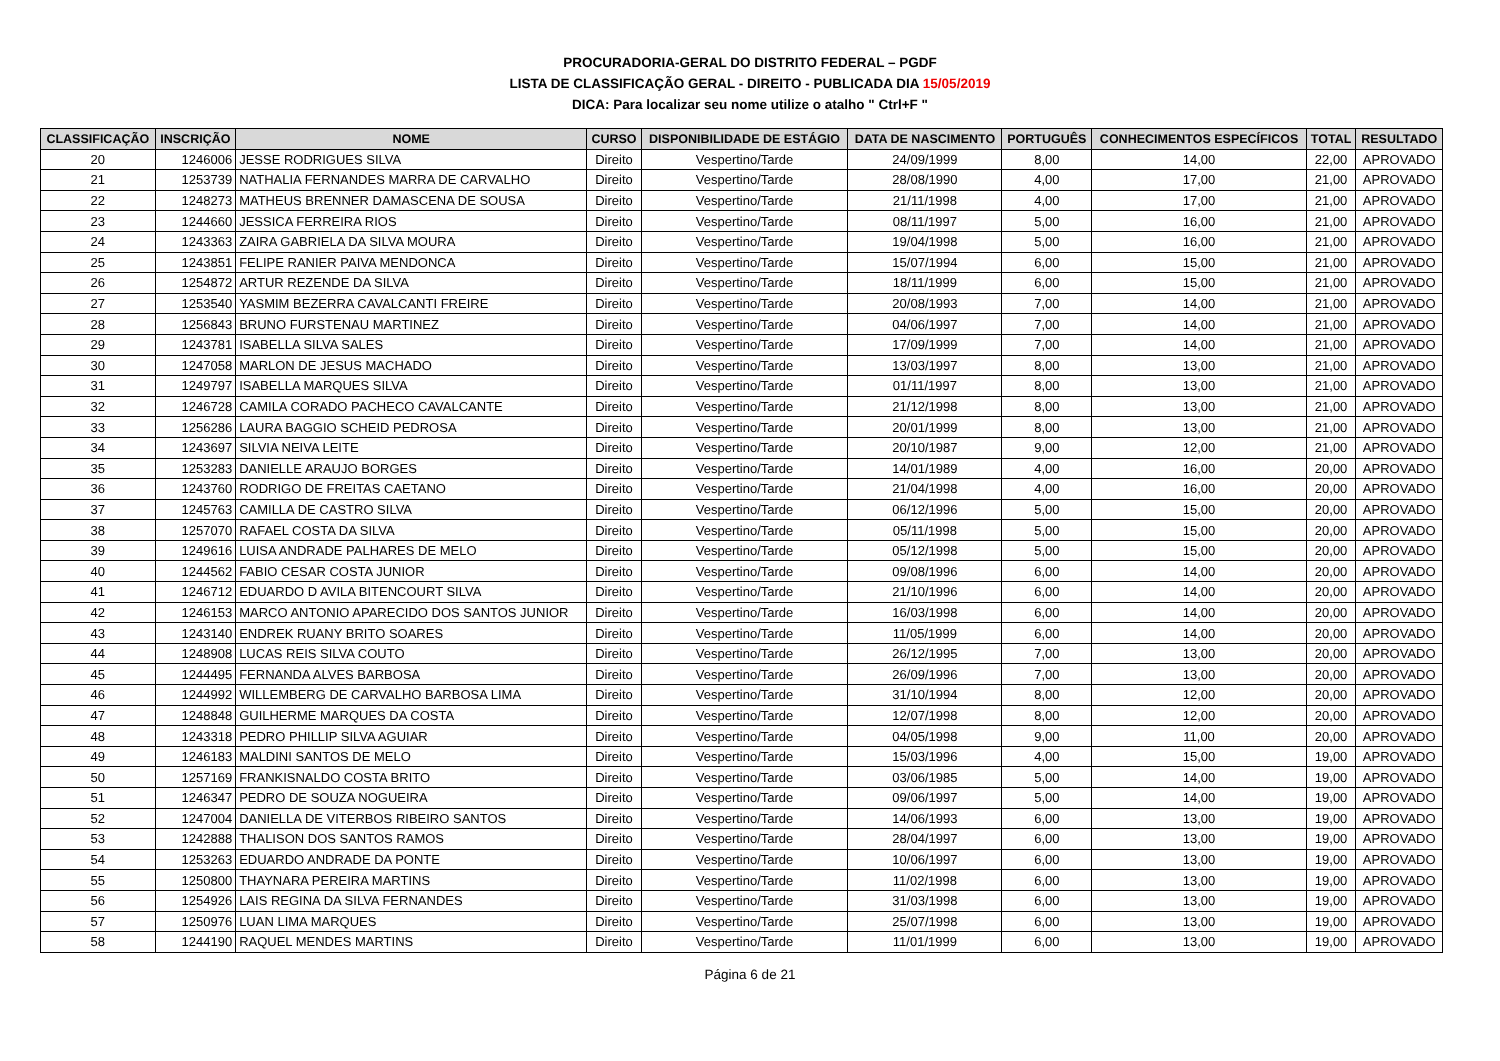PROCURADORIA-GERAL DO DISTRITO FEDERAL – PGDF
LISTA DE CLASSIFICAÇÃO GERAL - DIREITO - PUBLICADA DIA 15/05/2019
DICA: Para localizar seu nome utilize o atalho " Ctrl+F "
| CLASSIFICAÇÃO | INSCRIÇÃO | NOME | CURSO | DISPONIBILIDADE DE ESTÁGIO | DATA DE NASCIMENTO | PORTUGUÊS | CONHECIMENTOS ESPECÍFICOS | TOTAL | RESULTADO |
| --- | --- | --- | --- | --- | --- | --- | --- | --- | --- |
| 20 | 1246006 | JESSE RODRIGUES SILVA | Direito | Vespertino/Tarde | 24/09/1999 | 8,00 | 14,00 | 22,00 | APROVADO |
| 21 | 1253739 | NATHALIA FERNANDES MARRA DE CARVALHO | Direito | Vespertino/Tarde | 28/08/1990 | 4,00 | 17,00 | 21,00 | APROVADO |
| 22 | 1248273 | MATHEUS BRENNER DAMASCENA DE SOUSA | Direito | Vespertino/Tarde | 21/11/1998 | 4,00 | 17,00 | 21,00 | APROVADO |
| 23 | 1244660 | JESSICA FERREIRA RIOS | Direito | Vespertino/Tarde | 08/11/1997 | 5,00 | 16,00 | 21,00 | APROVADO |
| 24 | 1243363 | ZAIRA GABRIELA DA SILVA MOURA | Direito | Vespertino/Tarde | 19/04/1998 | 5,00 | 16,00 | 21,00 | APROVADO |
| 25 | 1243851 | FELIPE RANIER PAIVA MENDONCA | Direito | Vespertino/Tarde | 15/07/1994 | 6,00 | 15,00 | 21,00 | APROVADO |
| 26 | 1254872 | ARTUR REZENDE DA SILVA | Direito | Vespertino/Tarde | 18/11/1999 | 6,00 | 15,00 | 21,00 | APROVADO |
| 27 | 1253540 | YASMIM BEZERRA CAVALCANTI FREIRE | Direito | Vespertino/Tarde | 20/08/1993 | 7,00 | 14,00 | 21,00 | APROVADO |
| 28 | 1256843 | BRUNO FURSTENAU MARTINEZ | Direito | Vespertino/Tarde | 04/06/1997 | 7,00 | 14,00 | 21,00 | APROVADO |
| 29 | 1243781 | ISABELLA SILVA SALES | Direito | Vespertino/Tarde | 17/09/1999 | 7,00 | 14,00 | 21,00 | APROVADO |
| 30 | 1247058 | MARLON DE JESUS MACHADO | Direito | Vespertino/Tarde | 13/03/1997 | 8,00 | 13,00 | 21,00 | APROVADO |
| 31 | 1249797 | ISABELLA MARQUES SILVA | Direito | Vespertino/Tarde | 01/11/1997 | 8,00 | 13,00 | 21,00 | APROVADO |
| 32 | 1246728 | CAMILA CORADO PACHECO CAVALCANTE | Direito | Vespertino/Tarde | 21/12/1998 | 8,00 | 13,00 | 21,00 | APROVADO |
| 33 | 1256286 | LAURA BAGGIO SCHEID PEDROSA | Direito | Vespertino/Tarde | 20/01/1999 | 8,00 | 13,00 | 21,00 | APROVADO |
| 34 | 1243697 | SILVIA NEIVA LEITE | Direito | Vespertino/Tarde | 20/10/1987 | 9,00 | 12,00 | 21,00 | APROVADO |
| 35 | 1253283 | DANIELLE ARAUJO BORGES | Direito | Vespertino/Tarde | 14/01/1989 | 4,00 | 16,00 | 20,00 | APROVADO |
| 36 | 1243760 | RODRIGO DE FREITAS CAETANO | Direito | Vespertino/Tarde | 21/04/1998 | 4,00 | 16,00 | 20,00 | APROVADO |
| 37 | 1245763 | CAMILLA DE CASTRO SILVA | Direito | Vespertino/Tarde | 06/12/1996 | 5,00 | 15,00 | 20,00 | APROVADO |
| 38 | 1257070 | RAFAEL COSTA DA SILVA | Direito | Vespertino/Tarde | 05/11/1998 | 5,00 | 15,00 | 20,00 | APROVADO |
| 39 | 1249616 | LUISA ANDRADE PALHARES DE MELO | Direito | Vespertino/Tarde | 05/12/1998 | 5,00 | 15,00 | 20,00 | APROVADO |
| 40 | 1244562 | FABIO CESAR COSTA JUNIOR | Direito | Vespertino/Tarde | 09/08/1996 | 6,00 | 14,00 | 20,00 | APROVADO |
| 41 | 1246712 | EDUARDO D AVILA BITENCOURT SILVA | Direito | Vespertino/Tarde | 21/10/1996 | 6,00 | 14,00 | 20,00 | APROVADO |
| 42 | 1246153 | MARCO ANTONIO APARECIDO DOS SANTOS JUNIOR | Direito | Vespertino/Tarde | 16/03/1998 | 6,00 | 14,00 | 20,00 | APROVADO |
| 43 | 1243140 | ENDREK RUANY BRITO SOARES | Direito | Vespertino/Tarde | 11/05/1999 | 6,00 | 14,00 | 20,00 | APROVADO |
| 44 | 1248908 | LUCAS REIS SILVA COUTO | Direito | Vespertino/Tarde | 26/12/1995 | 7,00 | 13,00 | 20,00 | APROVADO |
| 45 | 1244495 | FERNANDA ALVES BARBOSA | Direito | Vespertino/Tarde | 26/09/1996 | 7,00 | 13,00 | 20,00 | APROVADO |
| 46 | 1244992 | WILLEMBERG DE CARVALHO BARBOSA LIMA | Direito | Vespertino/Tarde | 31/10/1994 | 8,00 | 12,00 | 20,00 | APROVADO |
| 47 | 1248848 | GUILHERME MARQUES DA COSTA | Direito | Vespertino/Tarde | 12/07/1998 | 8,00 | 12,00 | 20,00 | APROVADO |
| 48 | 1243318 | PEDRO PHILLIP SILVA AGUIAR | Direito | Vespertino/Tarde | 04/05/1998 | 9,00 | 11,00 | 20,00 | APROVADO |
| 49 | 1246183 | MALDINI SANTOS DE MELO | Direito | Vespertino/Tarde | 15/03/1996 | 4,00 | 15,00 | 19,00 | APROVADO |
| 50 | 1257169 | FRANKISNALDO COSTA BRITO | Direito | Vespertino/Tarde | 03/06/1985 | 5,00 | 14,00 | 19,00 | APROVADO |
| 51 | 1246347 | PEDRO DE SOUZA NOGUEIRA | Direito | Vespertino/Tarde | 09/06/1997 | 5,00 | 14,00 | 19,00 | APROVADO |
| 52 | 1247004 | DANIELLA DE VITERBOS RIBEIRO SANTOS | Direito | Vespertino/Tarde | 14/06/1993 | 6,00 | 13,00 | 19,00 | APROVADO |
| 53 | 1242888 | THALISON DOS SANTOS RAMOS | Direito | Vespertino/Tarde | 28/04/1997 | 6,00 | 13,00 | 19,00 | APROVADO |
| 54 | 1253263 | EDUARDO ANDRADE DA PONTE | Direito | Vespertino/Tarde | 10/06/1997 | 6,00 | 13,00 | 19,00 | APROVADO |
| 55 | 1250800 | THAYNARA PEREIRA MARTINS | Direito | Vespertino/Tarde | 11/02/1998 | 6,00 | 13,00 | 19,00 | APROVADO |
| 56 | 1254926 | LAIS REGINA DA SILVA FERNANDES | Direito | Vespertino/Tarde | 31/03/1998 | 6,00 | 13,00 | 19,00 | APROVADO |
| 57 | 1250976 | LUAN LIMA MARQUES | Direito | Vespertino/Tarde | 25/07/1998 | 6,00 | 13,00 | 19,00 | APROVADO |
| 58 | 1244190 | RAQUEL MENDES MARTINS | Direito | Vespertino/Tarde | 11/01/1999 | 6,00 | 13,00 | 19,00 | APROVADO |
Página 6 de 21